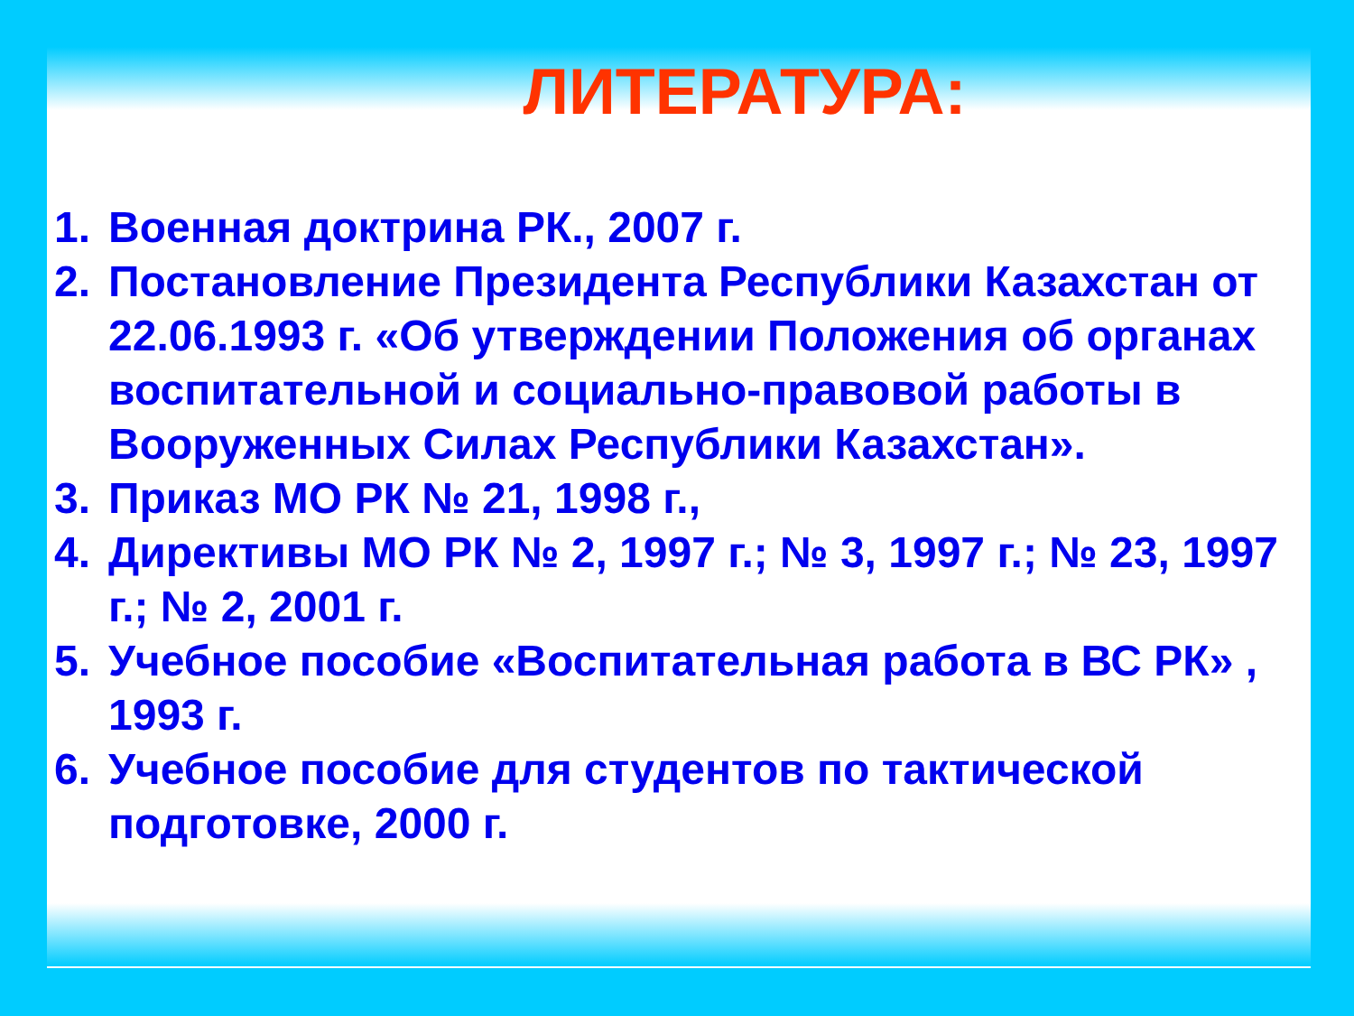ЛИТЕРАТУРА:
1. Военная доктрина РК., 2007 г.
2. Постановление Президента Республики Казахстан от 22.06.1993 г. «Об утверждении Положения об органах воспитательной и социально-правовой работы в Вооруженных Силах Республики Казахстан».
3. Приказ МО РК № 21, 1998 г.,
4. Директивы МО РК № 2, 1997 г.; № 3, 1997 г.; № 23, 1997 г.; № 2, 2001 г.
5. Учебное пособие «Воспитательная работа в ВС РК» , 1993 г.
6. Учебное пособие для студентов по тактической подготовке, 2000 г.